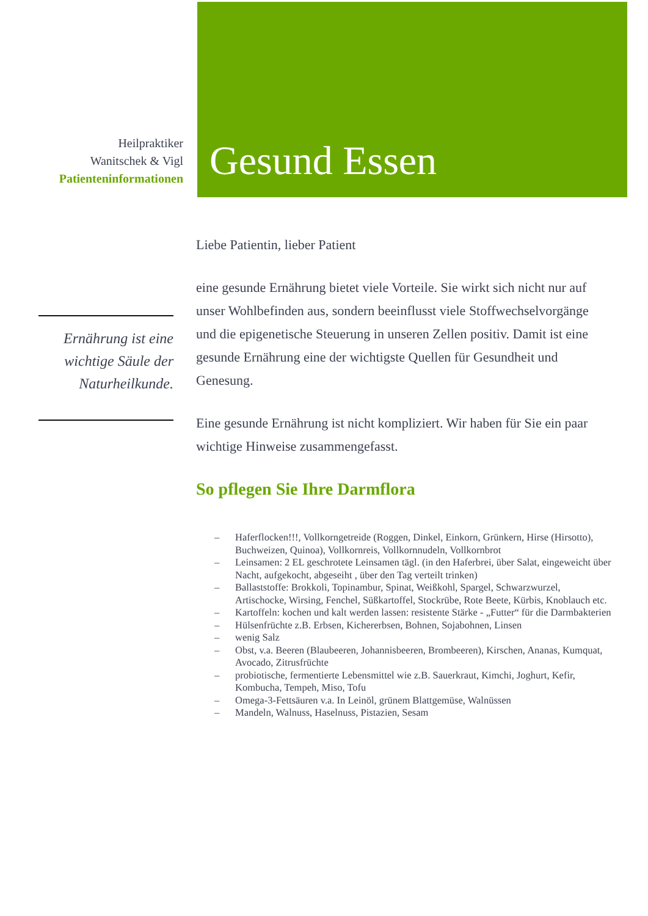Heilpraktiker
Wanitschek & Vigl
Patienteninformationen
Gesund Essen
Ernährung ist eine wichtige Säule der Naturheilkunde.
Liebe Patientin, lieber Patient
eine gesunde Ernährung bietet viele Vorteile. Sie wirkt sich nicht nur auf unser Wohlbefinden aus, sondern beeinflusst viele Stoffwechselvorgänge und die epigenetische Steuerung in unseren Zellen positiv. Damit ist eine gesunde Ernährung eine der wichtigste Quellen für Gesundheit und Genesung.
Eine gesunde Ernährung ist nicht kompliziert. Wir haben für Sie ein paar wichtige Hinweise zusammengefasst.
So pflegen Sie Ihre Darmflora
– Haferflocken!!!, Vollkorngetreide (Roggen, Dinkel, Einkorn, Grünkern, Hirse (Hirsotto), Buchweizen, Quinoa), Vollkornreis, Vollkornnudeln, Vollkornbrot
– Leinsamen: 2 EL geschrotete Leinsamen tägl. (in den Haferbrei, über Salat, eingeweicht über Nacht, aufgekocht, abgeseiht , über den Tag verteilt trinken)
– Ballaststoffe: Brokkoli, Topinambur, Spinat, Weißkohl, Spargel, Schwarzwurzel, Artischocke, Wirsing, Fenchel, Süßkartoffel, Stockrübe, Rote Beete, Kürbis, Knoblauch etc.
– Kartoffeln: kochen und kalt werden lassen: resistente Stärke - „Futter“ für die Darmbakterien
– Hülsenfrüchte z.B. Erbsen, Kichererbsen, Bohnen, Sojabohnen, Linsen
– wenig Salz
– Obst, v.a. Beeren (Blaubeeren, Johannisbeeren, Brombeeren), Kirschen, Ananas, Kumquat, Avocado, Zitrusfrüchte
– probiotische, fermentierte Lebensmittel wie z.B. Sauerkraut, Kimchi, Joghurt, Kefir, Kombucha, Tempeh, Miso, Tofu
– Omega-3-Fettsäuren v.a. In Leinöl, grünem Blattgemüse, Walnüssen
– Mandeln, Walnuss, Haselnuss, Pistazien, Sesam